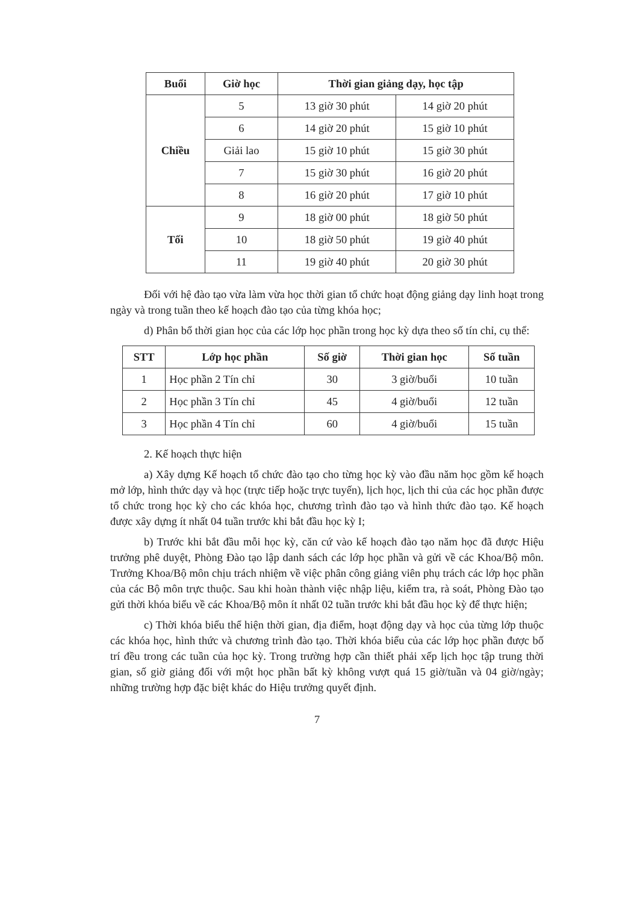| Buổi | Giờ học | Thời gian giảng dạy, học tập | |
| --- | --- | --- | --- |
| Chiều | 5 | 13 giờ 30 phút | 14 giờ 20 phút |
| | 6 | 14 giờ 20 phút | 15 giờ 10 phút |
| | Giải lao | 15 giờ 10 phút | 15 giờ 30 phút |
| | 7 | 15 giờ 30 phút | 16 giờ 20 phút |
| | 8 | 16 giờ 20 phút | 17 giờ 10 phút |
| Tối | 9 | 18 giờ 00 phút | 18 giờ 50 phút |
| | 10 | 18 giờ 50 phút | 19 giờ 40 phút |
| | 11 | 19 giờ 40 phút | 20 giờ 30 phút |
Đối với hệ đào tạo vừa làm vừa học thời gian tổ chức hoạt động giảng dạy linh hoạt trong ngày và trong tuần theo kế hoạch đào tạo của từng khóa học;
d) Phân bổ thời gian học của các lớp học phần trong học kỳ dựa theo số tín chỉ, cụ thể:
| STT | Lớp học phần | Số giờ | Thời gian học | Số tuần |
| --- | --- | --- | --- | --- |
| 1 | Học phần 2 Tín chỉ | 30 | 3 giờ/buổi | 10 tuần |
| 2 | Học phần 3 Tín chỉ | 45 | 4 giờ/buổi | 12 tuần |
| 3 | Học phần 4 Tín chỉ | 60 | 4 giờ/buổi | 15 tuần |
2. Kế hoạch thực hiện
a) Xây dựng Kế hoạch tổ chức đào tạo cho từng học kỳ vào đầu năm học gồm kế hoạch mở lớp, hình thức dạy và học (trực tiếp hoặc trực tuyến), lịch học, lịch thi của các học phần được tổ chức trong học kỳ cho các khóa học, chương trình đào tạo và hình thức đào tạo. Kế hoạch được xây dựng ít nhất 04 tuần trước khi bắt đầu học kỳ I;
b) Trước khi bắt đầu mỗi học kỳ, căn cứ vào kế hoạch đào tạo năm học đã được Hiệu trưởng phê duyệt, Phòng Đào tạo lập danh sách các lớp học phần và gửi về các Khoa/Bộ môn. Trưởng Khoa/Bộ môn chịu trách nhiệm về việc phân công giảng viên phụ trách các lớp học phần của các Bộ môn trực thuộc. Sau khi hoàn thành việc nhập liệu, kiểm tra, rà soát, Phòng Đào tạo gửi thời khóa biểu về các Khoa/Bộ môn ít nhất 02 tuần trước khi bắt đầu học kỳ để thực hiện;
c) Thời khóa biểu thể hiện thời gian, địa điểm, hoạt động dạy và học của từng lớp thuộc các khóa học, hình thức và chương trình đào tạo. Thời khóa biểu của các lớp học phần được bố trí đều trong các tuần của học kỳ. Trong trường hợp cần thiết phải xếp lịch học tập trung thời gian, số giờ giảng đối với một học phần bất kỳ không vượt quá 15 giờ/tuần và 04 giờ/ngày; những trường hợp đặc biệt khác do Hiệu trưởng quyết định.
7